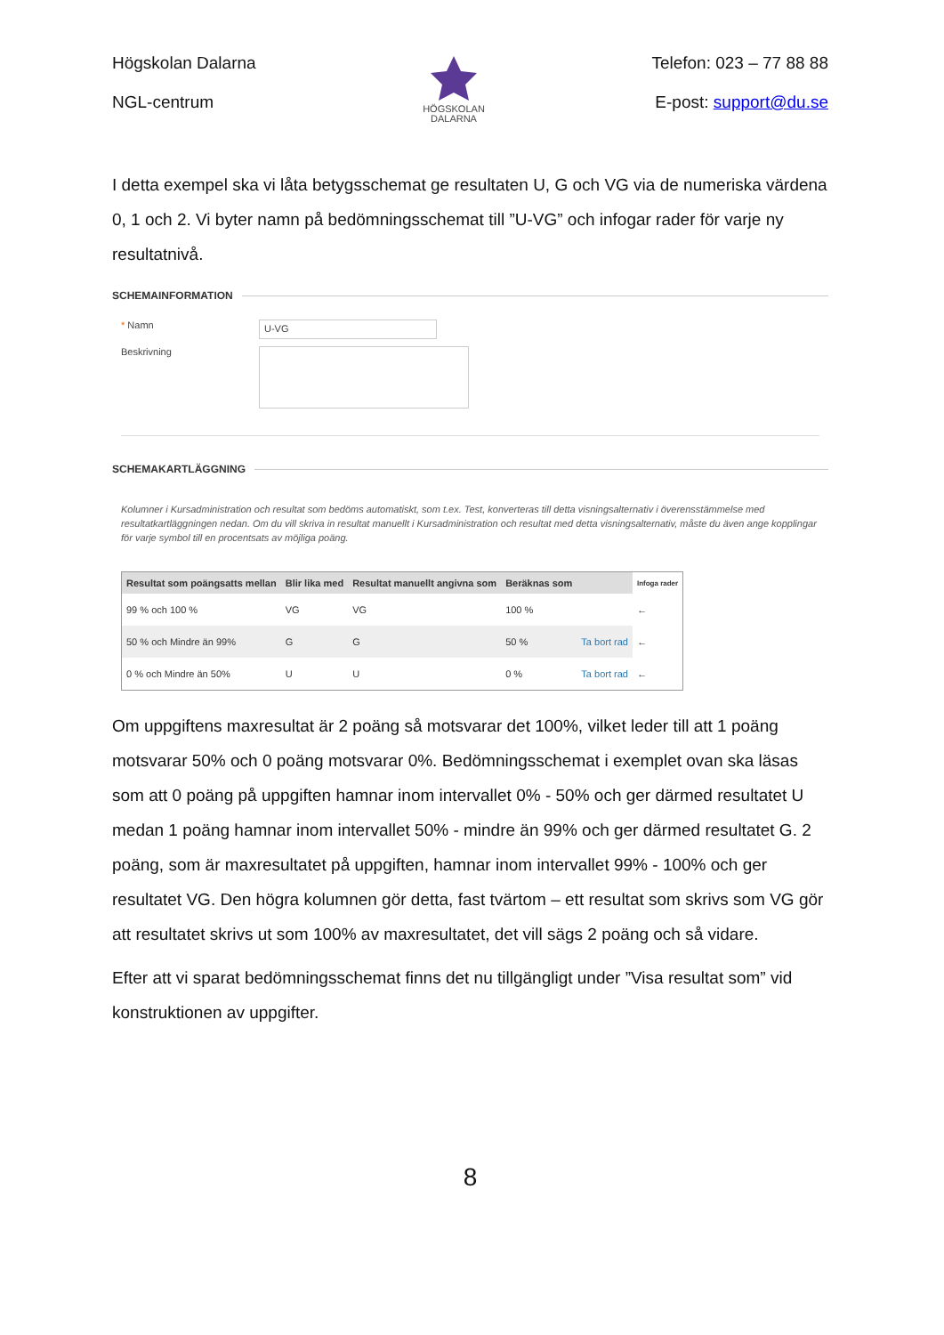Högskolan Dalarna
NGL-centrum
HÖGSKOLAN
DALARNA
Telefon: 023 – 77 88 88
E-post: support@du.se
I detta exempel ska vi låta betygsschemat ge resultaten U, G och VG via de numeriska värdena 0, 1 och 2. Vi byter namn på bedömningsschemat till ”U-VG” och infogar rader för varje ny resultatnivå.
SCHEMAINFORMATION
* Namn
U-VG
Beskrivning
SCHEMAKARTLÄGGNING
Kolumner i Kursadministration och resultat som bedöms automatiskt, som t.ex. Test, konverteras till detta visningsalternativ i överensstämmelse med resultatkartläggningen nedan. Om du vill skriva in resultat manuellt i Kursadministration och resultat med detta visningsalternativ, måste du även ange kopplingar för varje symbol till en procentsats av möjliga poäng.
| Resultat som poängsatts mellan | Blir lika med | Resultat manuellt angivna som | Beräknas som | | Infoga rader |
| --- | --- | --- | --- | --- | --- |
| 99 % och 100 % | VG | VG | 100 % | | ← |
| 50 % och Mindre än 99% | G | G | 50 % | Ta bort rad | ← |
| 0 % och Mindre än 50% | U | U | 0 % | Ta bort rad | ← |
Om uppgiftens maxresultat är 2 poäng så motsvarar det 100%, vilket leder till att 1 poäng motsvarar 50% och 0 poäng motsvarar 0%. Bedömningsschemat i exemplet ovan ska läsas som att 0 poäng på uppgiften hamnar inom intervallet 0% - 50% och ger därmed resultatet U medan 1 poäng hamnar inom intervallet 50% - mindre än 99% och ger därmed resultatet G. 2 poäng, som är maxresultatet på uppgiften, hamnar inom intervallet 99% - 100% och ger resultatet VG. Den högra kolumnen gör detta, fast tvärtom – ett resultat som skrivs som VG gör att resultatet skrivs ut som 100% av maxresultatet, det vill sägs 2 poäng och så vidare.
Efter att vi sparat bedömningsschemat finns det nu tillgängligt under ”Visa resultat som” vid konstruktionen av uppgifter.
8